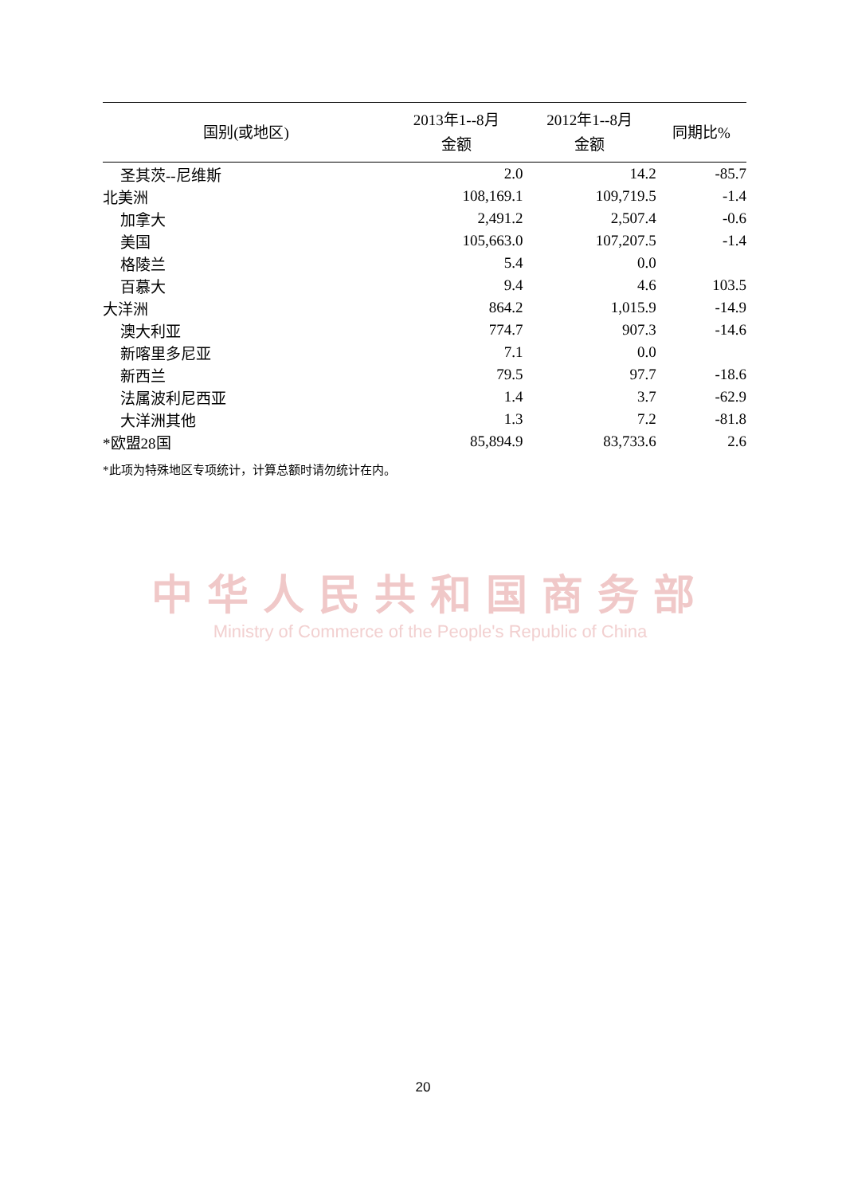| 国别(或地区) | 2013年1--8月 金额 | 2012年1--8月 金额 | 同期比% |
| --- | --- | --- | --- |
| 圣其茨--尼维斯 | 2.0 | 14.2 | -85.7 |
| 北美洲 | 108,169.1 | 109,719.5 | -1.4 |
| 加拿大 | 2,491.2 | 2,507.4 | -0.6 |
| 美国 | 105,663.0 | 107,207.5 | -1.4 |
| 格陵兰 | 5.4 | 0.0 | |
| 百慕大 | 9.4 | 4.6 | 103.5 |
| 大洋洲 | 864.2 | 1,015.9 | -14.9 |
| 澳大利亚 | 774.7 | 907.3 | -14.6 |
| 新喀里多尼亚 | 7.1 | 0.0 | |
| 新西兰 | 79.5 | 97.7 | -18.6 |
| 法属波利尼西亚 | 1.4 | 3.7 | -62.9 |
| 大洋洲其他 | 1.3 | 7.2 | -81.8 |
| *欧盟28国 | 85,894.9 | 83,733.6 | 2.6 |
*此项为特殊地区专项统计，计算总额时请勿统计在内。
中华人民共和国商务部
Ministry of Commerce of the People's Republic of China
20